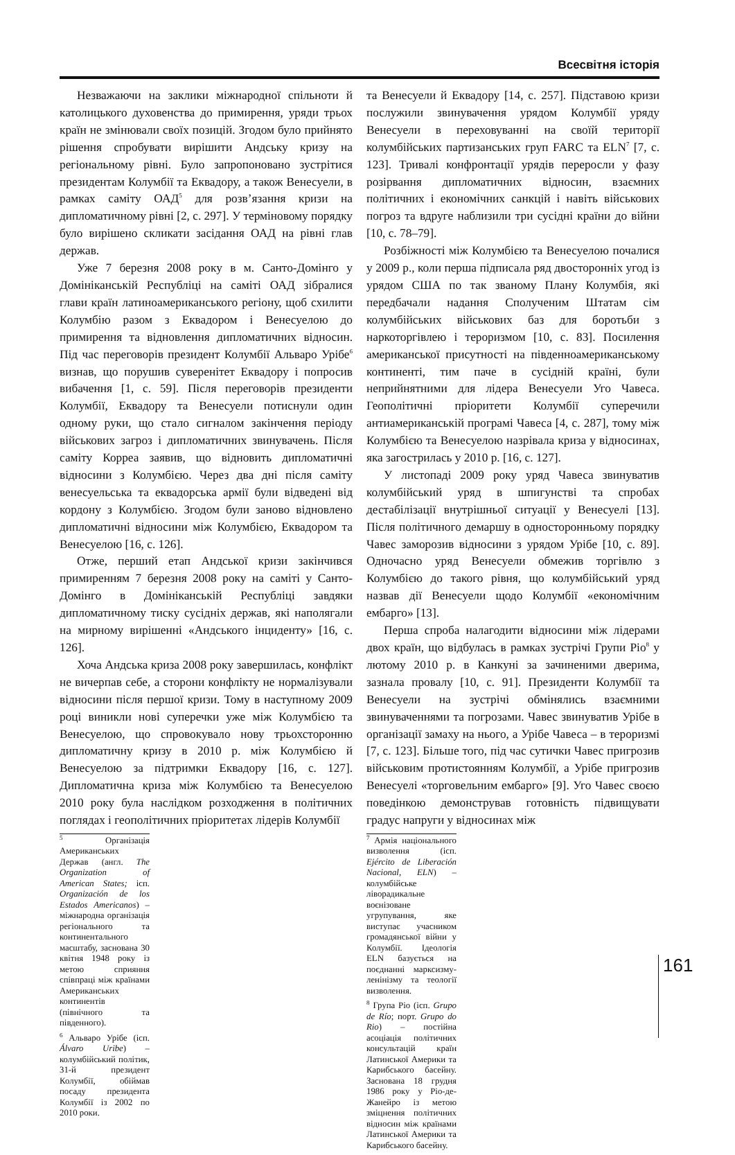Всесвітня історія
Незважаючи на заклики міжнародної спільноти й католицького духовенства до примирення, уряди трьох країн не змінювали своїх позицій. Згодом було прийнято рішення спробувати вирішити Андську кризу на регіональному рівні. Було запропоновано зустрітися президентам Колумбії та Еквадору, а також Венесуели, в рамках саміту ОАД<sup>5</sup> для розв’язання кризи на дипломатичному рівні [2, с. 297]. У терміновому порядку було вирішено скликати засідання ОАД на рівні глав держав.
Уже 7 березня 2008 року в м. Санто-Домінго у Домініканській Республіці на саміті ОАД зібралися глави країн латиноамериканського регіону, щоб схилити Колумбію разом з Еквадором і Венесуелою до примирення та відновлення дипломатичних відносин. Під час переговорів президент Колумбії Альваро Урібе<sup>6</sup> визнав, що порушив суверенітет Еквадору і попросив вибачення [1, с. 59]. Після переговорів президенти Колумбії, Еквадору та Венесуели потиснули один одному руки, що стало сигналом закінчення періоду військових загроз і дипломатичних звинувачень. Після саміту Корреа заявив, що відновить дипломатичні відносини з Колумбією. Через два дні після саміту венесуельська та еквадорська армії були відведені від кордону з Колумбією. Згодом були заново відновлено дипломатичні відносини між Колумбією, Еквадором та Венесуелою [16, с. 126].
Отже, перший етап Андської кризи закінчився примиренням 7 березня 2008 року на саміті у Санто-Домінго в Домініканській Республіці завдяки дипломатичному тиску сусідніх держав, які наполягали на мирному вирішенні «Андського інциденту» [16, с. 126].
Хоча Андська криза 2008 року завершилась, конфлікт не вичерпав себе, а сторони конфлікту не нормалізували відносини після першої кризи. Тому в наступному 2009 році виникли нові суперечки уже між Колумбією та Венесуелою, що спровокувало нову трьохсторонню дипломатичну кризу в 2010 р. між Колумбією й Венесуелою за підтримки Еквадору [16, с. 127]. Дипломатична криза між Колумбією та Венесуелою 2010 року була наслідком розходження в політичних поглядах і геополітичних пріоритетах лідерів Колумбії
<sup>5</sup> Організація Американських Держав (англ. The Organization of American States; ісп. Organización de los Estados Americanos) – міжнародна організація регіонального та континентального масштабу, заснована 30 квітня 1948 року із метою сприяння співпраці між країнами Американських континентів (північного та південного).
<sup>6</sup> Альваро Урібе (ісп. Álvaro Uribe) – колумбійський політик, 31-й президент Колумбії, обіймав посаду президента Колумбії із 2002 по 2010 роки.
та Венесуели й Еквадору [14, с. 257]. Підставою кризи послужили звинувачення урядом Колумбії уряду Венесуели в переховуванні на своїй території колумбійських партизанських груп FARC та ELN<sup>7</sup> [7, с. 123]. Тривалі конфронтації урядів переросли у фазу розірвання дипломатичних відносин, взаємних політичних і економічних санкцій і навіть військових погроз та вдруге наблизили три сусідні країни до війни [10, с. 78–79].
Розбіжності між Колумбією та Венесуелою почалися у 2009 р., коли перша підписала ряд двосторонніх угод із урядом США по так званому Плану Колумбія, які передбачали надання Сполученим Штатам сім колумбійських військових баз для боротьби з наркоторгівлею і тероризмом [10, с. 83]. Посилення американської присутності на південноамериканському континенті, тим паче в сусідній країні, були неприйнятними для лідера Венесуели Уго Чавеса. Геополітичні пріоритети Колумбії суперечили антиамериканській програмі Чавеса [4, с. 287], тому між Колумбією та Венесуелою назрівала криза у відносинах, яка загострилась у 2010 р. [16, с. 127].
У листопаді 2009 року уряд Чавеса звинуватив колумбійський уряд в шпигунстві та спробах дестабілізації внутрішньої ситуації у Венесуелі [13]. Після політичного демаршу в односторонньому порядку Чавес заморозив відносини з урядом Урібе [10, с. 89]. Одночасно уряд Венесуели обмежив торгівлю з Колумбією до такого рівня, що колумбійський уряд назвав дії Венесуели щодо Колумбії «економічним ембарго» [13].
Перша спроба налагодити відносини між лідерами двох країн, що відбулась в рамках зустрічі Групи Ріо<sup>8</sup> у лютому 2010 р. в Канкуні за зачиненими дверима, зазнала провалу [10, с. 91]. Президенти Колумбії та Венесуели на зустрічі обмінялись взаємними звинуваченнями та погрозами. Чавес звинуватив Урібе в організації замаху на нього, а Урібе Чавеса – в тероризмі [7, с. 123]. Більше того, під час сутички Чавес пригрозив військовим протистоянням Колумбії, а Урібе пригрозив Венесуелі «торговельним ембарго» [9]. Уго Чавес своєю поведінкою демонстрував готовність підвищувати градус напруги у відносинах між
<sup>7</sup> Армія національного визволення (ісп. Ejército de Liberación Nacional, ELN) – колумбійське ліворадикальне воєнізоване угрупування, яке виступає учасником громадянської війни у Колумбії. Ідеологія ELN базується на поєднанні марксизму-ленінізму та теології визволення.
<sup>8</sup> Група Ріо (ісп. Grupo de Río; порт. Grupo do Rio) – постійна асоціація політичних консультацій країн Латинської Америки та Карибського басейну. Заснована 18 грудня 1986 року у Ріо-де-Жанейро із метою зміцнення політичних відносин між країнами Латинської Америки та Карибського басейну.
161